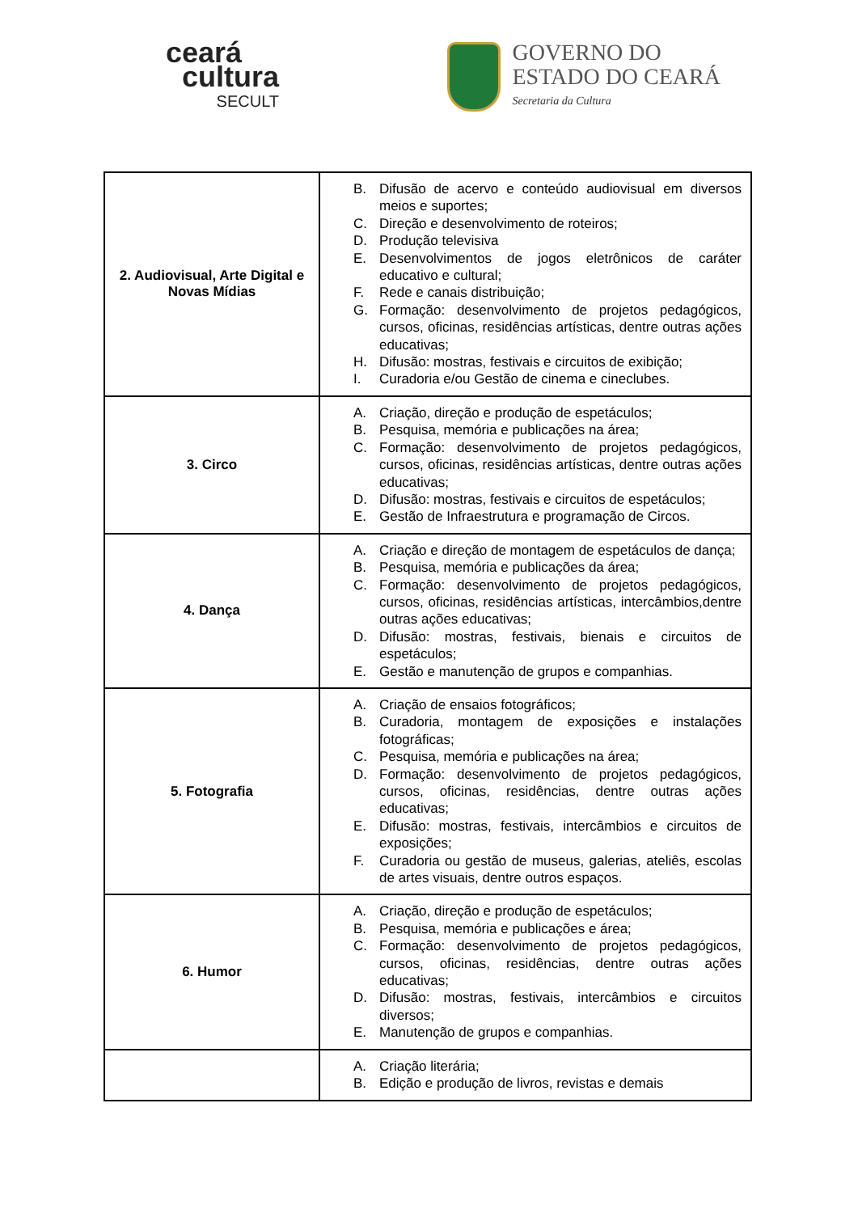ceará
cultura
SECULT
GOVERNO DO
ESTADO DO CEARÁ
Secretaria da Cultura
| 2. Audiovisual, Arte Digital e Novas Mídias | B. Difusão de acervo e conteúdo audiovisual em diversos meios e suportes; C. Direção e desenvolvimento de roteiros; D. Produção televisiva E. Desenvolvimentos de jogos eletrônicos de caráter educativo e cultural; F. Rede e canais distribuição; G. Formação: desenvolvimento de projetos pedagógicos, cursos, oficinas, residências artísticas, dentre outras ações educativas; H. Difusão: mostras, festivais e circuitos de exibição; I. Curadoria e/ou Gestão de cinema e cineclubes. |
| 3. Circo | A. Criação, direção e produção de espetáculos; B. Pesquisa, memória e publicações na área; C. Formação: desenvolvimento de projetos pedagógicos, cursos, oficinas, residências artísticas, dentre outras ações educativas; D. Difusão: mostras, festivais e circuitos de espetáculos; E. Gestão de Infraestrutura e programação de Circos. |
| 4. Dança | A. Criação e direção de montagem de espetáculos de dança; B. Pesquisa, memória e publicações da área; C. Formação: desenvolvimento de projetos pedagógicos, cursos, oficinas, residências artísticas, intercâmbios,dentre outras ações educativas; D. Difusão: mostras, festivais, bienais e circuitos de espetáculos; E. Gestão e manutenção de grupos e companhias. |
| 5. Fotografia | A. Criação de ensaios fotográficos; B. Curadoria, montagem de exposições e instalações fotográficas; C. Pesquisa, memória e publicações na área; D. Formação: desenvolvimento de projetos pedagógicos, cursos, oficinas, residências, dentre outras ações educativas; E. Difusão: mostras, festivais, intercâmbios e circuitos de exposições; F. Curadoria ou gestão de museus, galerias, ateliês, escolas de artes visuais, dentre outros espaços. |
| 6. Humor | A. Criação, direção e produção de espetáculos; B. Pesquisa, memória e publicações e área; C. Formação: desenvolvimento de projetos pedagógicos, cursos, oficinas, residências, dentre outras ações educativas; D. Difusão: mostras, festivais, intercâmbios e circuitos diversos; E. Manutenção de grupos e companhias. |
| | A. Criação literária; B. Edição e produção de livros, revistas e demais |